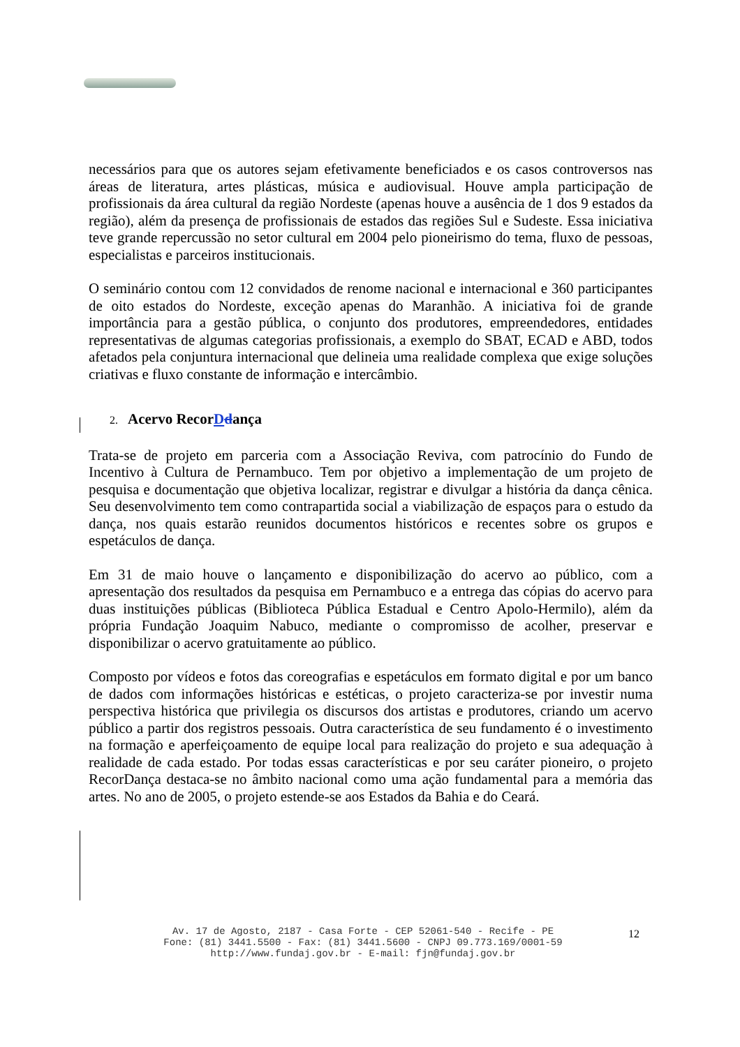necessários para que os autores sejam efetivamente beneficiados e os casos controversos nas áreas de literatura, artes plásticas, música e audiovisual. Houve ampla participação de profissionais da área cultural da região Nordeste (apenas houve a ausência de 1 dos 9 estados da região), além da presença de profissionais de estados das regiões Sul e Sudeste. Essa iniciativa teve grande repercussão no setor cultural em 2004 pelo pioneirismo do tema, fluxo de pessoas, especialistas e parceiros institucionais.
O seminário contou com 12 convidados de renome nacional e internacional e 360 participantes de oito estados do Nordeste, exceção apenas do Maranhão. A iniciativa foi de grande importância para a gestão pública, o conjunto dos produtores, empreendedores, entidades representativas de algumas categorias profissionais, a exemplo do SBAT, ECAD e ABD, todos afetados pela conjuntura internacional que delineia uma realidade complexa que exige soluções criativas e fluxo constante de informação e intercâmbio.
2. Acervo RecorDdança
Trata-se de projeto em parceria com a Associação Reviva, com patrocínio do Fundo de Incentivo à Cultura de Pernambuco. Tem por objetivo a implementação de um projeto de pesquisa e documentação que objetiva localizar, registrar e divulgar a história da dança cênica. Seu desenvolvimento tem como contrapartida social a viabilização de espaços para o estudo da dança, nos quais estarão reunidos documentos históricos e recentes sobre os grupos e espetáculos de dança.
Em 31 de maio houve o lançamento e disponibilização do acervo ao público, com a apresentação dos resultados da pesquisa em Pernambuco e a entrega das cópias do acervo para duas instituições públicas (Biblioteca Pública Estadual e Centro Apolo-Hermilo), além da própria Fundação Joaquim Nabuco, mediante o compromisso de acolher, preservar e disponibilizar o acervo gratuitamente ao público.
Composto por vídeos e fotos das coreografias e espetáculos em formato digital e por um banco de dados com informações históricas e estéticas, o projeto caracteriza-se por investir numa perspectiva histórica que privilegia os discursos dos artistas e produtores, criando um acervo público a partir dos registros pessoais. Outra característica de seu fundamento é o investimento na formação e aperfeiçoamento de equipe local para realização do projeto e sua adequação à realidade de cada estado. Por todas essas características e por seu caráter pioneiro, o projeto RecorDança destaca-se no âmbito nacional como uma ação fundamental para a memória das artes. No ano de 2005, o projeto estende-se aos Estados da Bahia e do Ceará.
Av. 17 de Agosto, 2187 - Casa Forte - CEP 52061-540 - Recife - PE
Fone: (81) 3441.5500 - Fax: (81) 3441.5600 - CNPJ 09.773.169/0001-59
http://www.fundaj.gov.br - E-mail: fjn@fundaj.gov.br
12